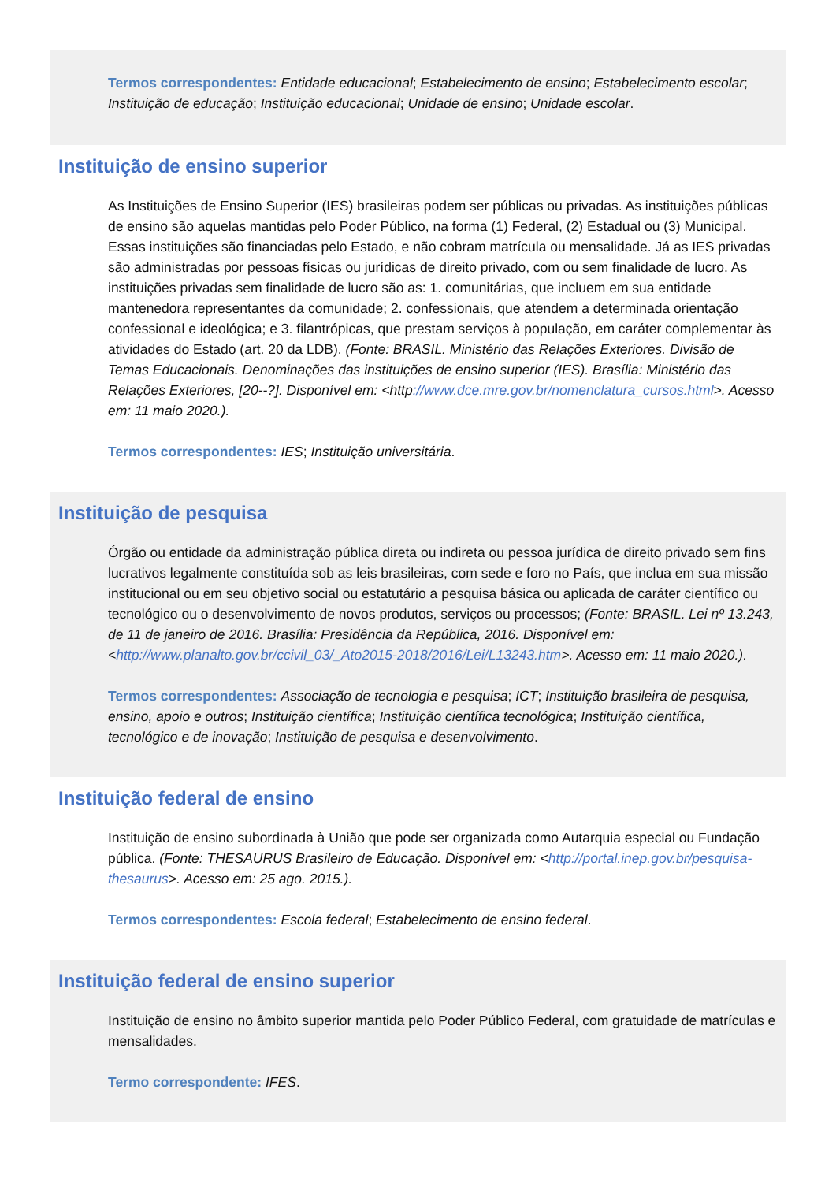Termos correspondentes: Entidade educacional; Estabelecimento de ensino; Estabelecimento escolar; Instituição de educação; Instituição educacional; Unidade de ensino; Unidade escolar.
Instituição de ensino superior
As Instituições de Ensino Superior (IES) brasileiras podem ser públicas ou privadas. As instituições públicas de ensino são aquelas mantidas pelo Poder Público, na forma (1) Federal, (2) Estadual ou (3) Municipal. Essas instituições são financiadas pelo Estado, e não cobram matrícula ou mensalidade. Já as IES privadas são administradas por pessoas físicas ou jurídicas de direito privado, com ou sem finalidade de lucro. As instituições privadas sem finalidade de lucro são as: 1. comunitárias, que incluem em sua entidade mantenedora representantes da comunidade; 2. confessionais, que atendem a determinada orientação confessional e ideológica; e 3. filantrópicas, que prestam serviços à população, em caráter complementar às atividades do Estado (art. 20 da LDB). (Fonte: BRASIL. Ministério das Relações Exteriores. Divisão de Temas Educacionais. Denominações das instituições de ensino superior (IES). Brasília: Ministério das Relações Exteriores, [20--?]. Disponível em: <http://www.dce.mre.gov.br/nomenclatura_cursos.html>. Acesso em: 11 maio 2020.).
Termos correspondentes: IES; Instituição universitária.
Instituição de pesquisa
Órgão ou entidade da administração pública direta ou indireta ou pessoa jurídica de direito privado sem fins lucrativos legalmente constituída sob as leis brasileiras, com sede e foro no País, que inclua em sua missão institucional ou em seu objetivo social ou estatutário a pesquisa básica ou aplicada de caráter científico ou tecnológico ou o desenvolvimento de novos produtos, serviços ou processos; (Fonte: BRASIL. Lei nº 13.243, de 11 de janeiro de 2016. Brasília: Presidência da República, 2016. Disponível em: <http://www.planalto.gov.br/ccivil_03/_Ato2015-2018/2016/Lei/L13243.htm>. Acesso em: 11 maio 2020.).
Termos correspondentes: Associação de tecnologia e pesquisa; ICT; Instituição brasileira de pesquisa, ensino, apoio e outros; Instituição científica; Instituição científica tecnológica; Instituição científica, tecnológico e de inovação; Instituição de pesquisa e desenvolvimento.
Instituição federal de ensino
Instituição de ensino subordinada à União que pode ser organizada como Autarquia especial ou Fundação pública. (Fonte: THESAURUS Brasileiro de Educação. Disponível em: <http://portal.inep.gov.br/pesquisa-thesaurus>. Acesso em: 25 ago. 2015.).
Termos correspondentes: Escola federal; Estabelecimento de ensino federal.
Instituição federal de ensino superior
Instituição de ensino no âmbito superior mantida pelo Poder Público Federal, com gratuidade de matrículas e mensalidades.
Termo correspondente: IFES.